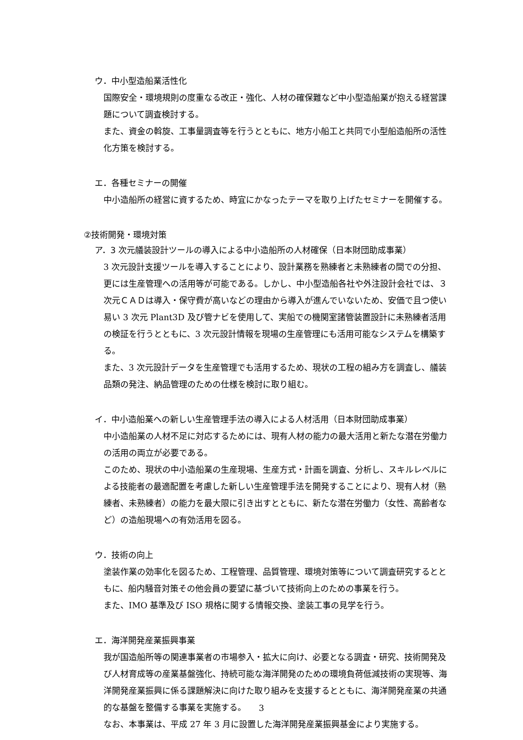ウ．中小型造船業活性化
国際安全・環境規則の度重なる改正・強化、人材の確保難など中小型造船業が抱える経営課題について調査検討する。
また、資金の斡旋、工事量調査等を行うとともに、地方小船工と共同で小型船造船所の活性化方策を検討する。
エ．各種セミナーの開催
中小造船所の経営に資するため、時宜にかなったテーマを取り上げたセミナーを開催する。
②技術開発・環境対策
ア．3 次元艤装設計ツールの導入による中小造船所の人材確保（日本財団助成事業）
3 次元設計支援ツールを導入することにより、設計業務を熟練者と未熟練者の間での分担、更には生産管理への活用等が可能である。しかし、中小型造船各社や外注設計会社では、３次元ＣＡＤは導入・保守費が高いなどの理由から導入が進んでいないため、安価で且つ使い易い 3 次元 Plant3D 及び管ナビを使用して、実船での機関室諸管装置設計に未熟練者活用の検証を行うとともに、3 次元設計情報を現場の生産管理にも活用可能なシステムを構築する。
また、3 次元設計データを生産管理でも活用するため、現状の工程の組み方を調査し、艤装品類の発注、納品管理のための仕様を検討に取り組む。
イ．中小造船業への新しい生産管理手法の導入による人材活用（日本財団助成事業）
中小造船業の人材不足に対応するためには、現有人材の能力の最大活用と新たな潜在労働力の活用の両立が必要である。
このため、現状の中小造船業の生産現場、生産方式・計画を調査、分析し、スキルレベルによる技能者の最適配置を考慮した新しい生産管理手法を開発することにより、現有人材（熟練者、未熟練者）の能力を最大限に引き出すとともに、新たな潜在労働力（女性、高齢者など）の造船現場への有効活用を図る。
ウ．技術の向上
塗装作業の効率化を図るため、工程管理、品質管理、環境対策等について調査研究するとともに、船内騒音対策その他会員の要望に基づいて技術向上のための事業を行う。
また、IMO 基準及び ISO 規格に関する情報交換、塗装工事の見学を行う。
エ．海洋開発産業振興事業
我が国造船所等の関連事業者の市場参入・拡大に向け、必要となる調査・研究、技術開発及び人材育成等の産業基盤強化、持続可能な海洋開発のための環境負荷低減技術の実現等、海洋開発産業振興に係る課題解決に向けた取り組みを支援するとともに、海洋開発産業の共通的な基盤を整備する事業を実施する。
なお、本事業は、平成 27 年 3 月に設置した海洋開発産業振興基金により実施する。
3